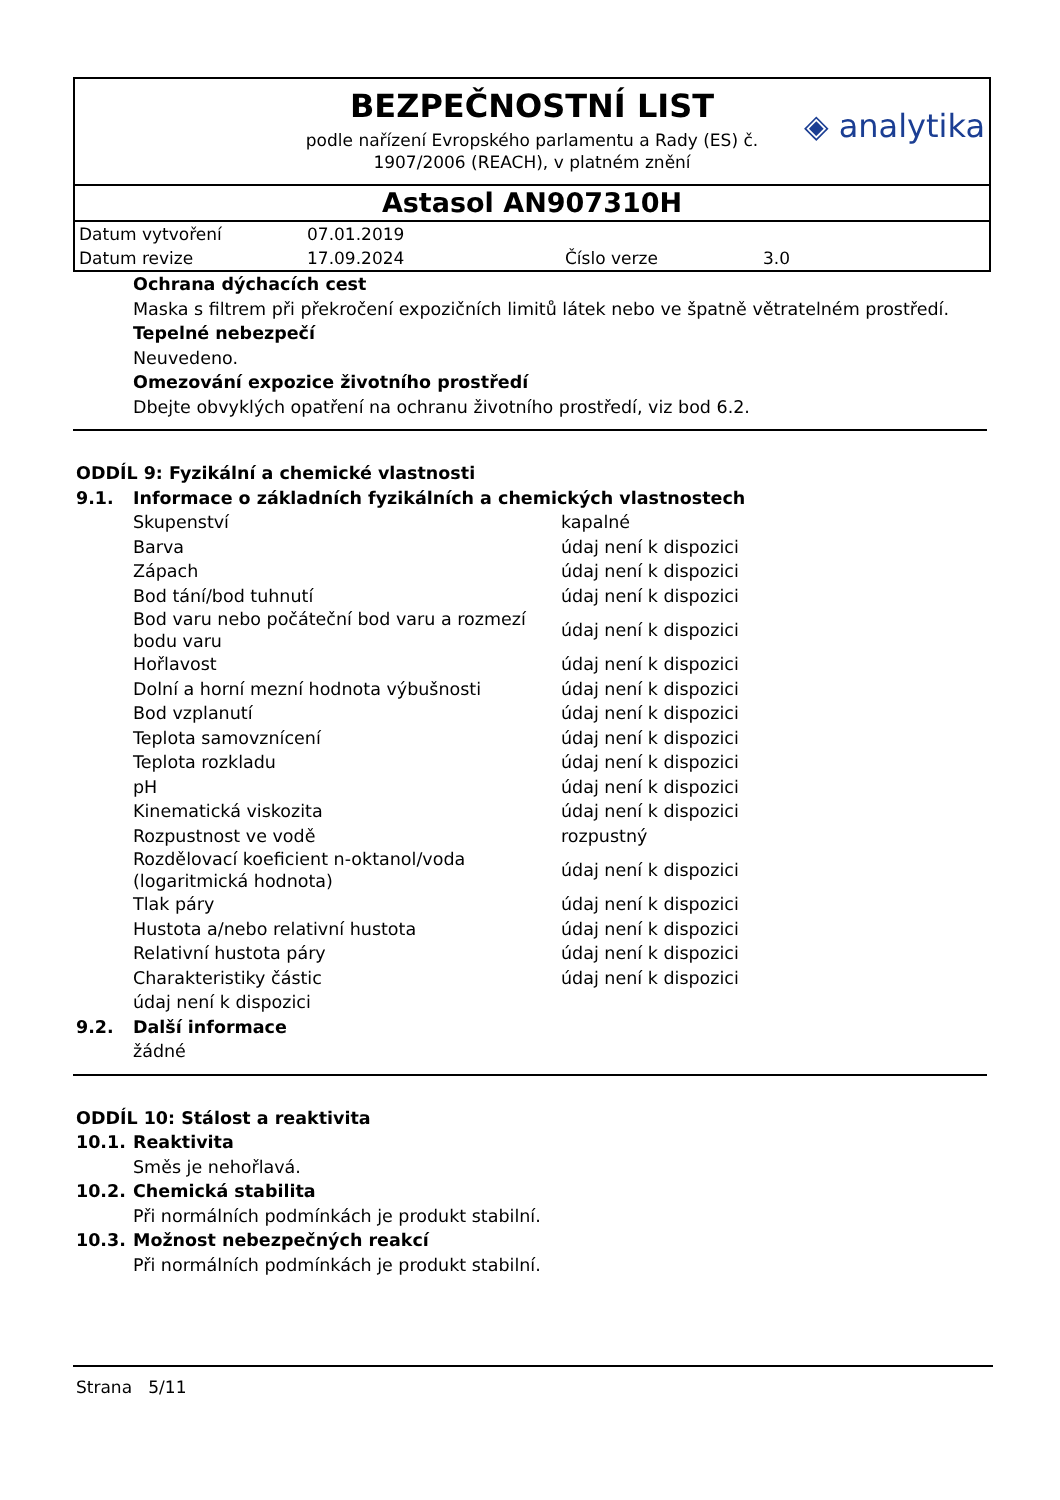BEZPEČNOSTNÍ LIST
podle nařízení Evropského parlamentu a Rady (ES) č.
1907/2006 (REACH), v platném znění
◈ analytika
Astasol AN907310H
| Datum vytvoření | 07.01.2019 | | |
| Datum revize | 17.09.2024 | Číslo verze | 3.0 |
Ochrana dýchacích cest
Maska s filtrem při překročení expozičních limitů látek nebo ve špatně větratelném prostředí.
Tepelné nebezpečí
Neuvedeno.
Omezování expozice životního prostředí
Dbejte obvyklých opatření na ochranu životního prostředí, viz bod 6.2.
ODDÍL 9: Fyzikální a chemické vlastnosti
9.1. Informace o základních fyzikálních a chemických vlastnostech
| Skupenství | kapalné |
| Barva | údaj není k dispozici |
| Zápach | údaj není k dispozici |
| Bod tání/bod tuhnutí | údaj není k dispozici |
| Bod varu nebo počáteční bod varu a rozmezí bodu varu | údaj není k dispozici |
| Hořlavost | údaj není k dispozici |
| Dolní a horní mezní hodnota výbušnosti | údaj není k dispozici |
| Bod vzplanutí | údaj není k dispozici |
| Teplota samovznícení | údaj není k dispozici |
| Teplota rozkladu | údaj není k dispozici |
| pH | údaj není k dispozici |
| Kinematická viskozita | údaj není k dispozici |
| Rozpustnost ve vodě | rozpustný |
| Rozdělovací koeficient n-oktanol/voda (logaritmická hodnota) | údaj není k dispozici |
| Tlak páry | údaj není k dispozici |
| Hustota a/nebo relativní hustota | údaj není k dispozici |
| Relativní hustota páry | údaj není k dispozici |
| Charakteristiky částic | údaj není k dispozici |
údaj není k dispozici
9.2. Další informace
žádné
ODDÍL 10: Stálost a reaktivita
10.1. Reaktivita
Směs je nehořlavá.
10.2. Chemická stabilita
Při normálních podmínkách je produkt stabilní.
10.3. Možnost nebezpečných reakcí
Při normálních podmínkách je produkt stabilní.
Strana 5/11